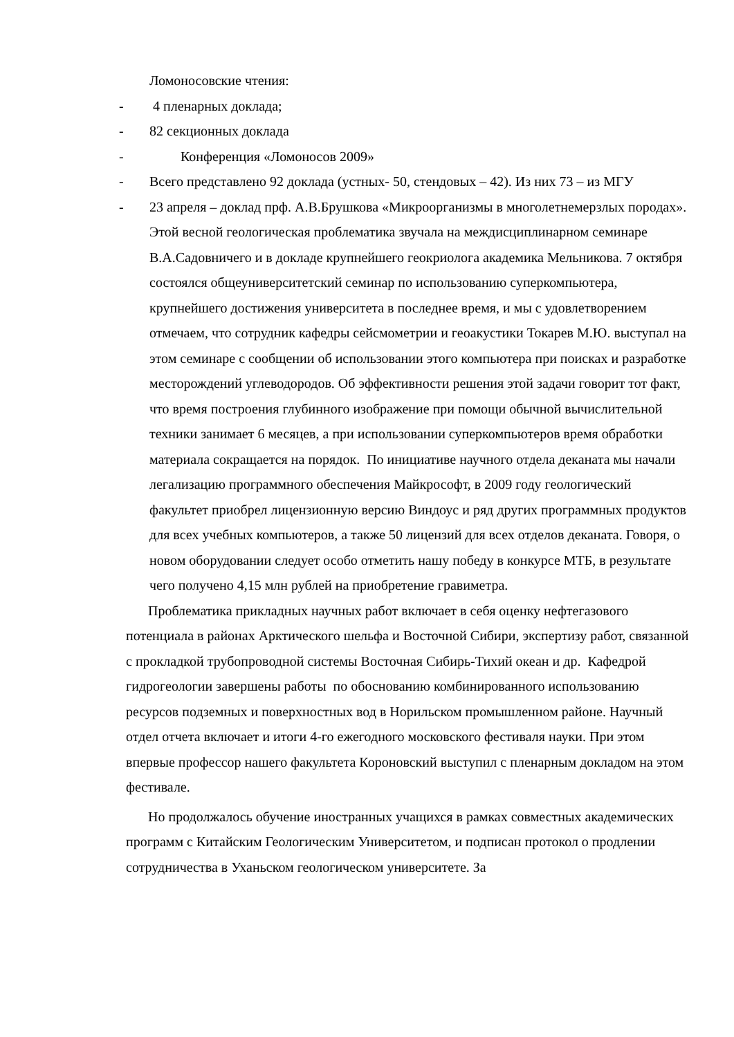Ломоносовские чтения:
- 4 пленарных доклада;
- 82 секционных доклада
- Конференция «Ломоносов 2009»
- Всего представлено 92 доклада (устных- 50, стендовых – 42). Из них 73 – из МГУ
- 23 апреля – доклад прф. А.В.Брушкова «Микроорганизмы в многолетнемерзлых породах».
Этой весной геологическая проблематика звучала на междисциплинарном семинаре В.А.Садовничего и в докладе крупнейшего геокриолога академика Мельникова. 7 октября состоялся общеуниверситетский семинар по использованию суперкомпьютера, крупнейшего достижения университета в последнее время, и мы с удовлетворением отмечаем, что сотрудник кафедры сейсмометрии и геоакустики Токарев М.Ю. выступал на этом семинаре с сообщении об использовании этого компьютера при поисках и разработке месторождений углеводородов. Об эффективности решения этой задачи говорит тот факт, что время построения глубинного изображение при помощи обычной вычислительной техники занимает 6 месяцев, а при использовании суперкомпьютеров время обработки материала сокращается на порядок. По инициативе научного отдела деканата мы начали легализацию программного обеспечения Майкрософт, в 2009 году геологический факультет приобрел лицензионную версию Виндоус и ряд других программных продуктов для всех учебных компьютеров, а также 50 лицензий для всех отделов деканата. Говоря, о новом оборудовании следует особо отметить нашу победу в конкурсе МТБ, в результате чего получено 4,15 млн рублей на приобретение гравиметра.
Проблематика прикладных научных работ включает в себя оценку нефтегазового потенциала в районах Арктического шельфа и Восточной Сибири, экспертизу работ, связанной с прокладкой трубопроводной системы Восточная Сибирь-Тихий океан и др. Кафедрой гидрогеологии завершены работы по обоснованию комбинированного использованию ресурсов подземных и поверхностных вод в Норильском промышленном районе. Научный отдел отчета включает и итоги 4-го ежегодного московского фестиваля науки. При этом впервые профессор нашего факультета Короновский выступил с пленарным докладом на этом фестивале.
Но продолжалось обучение иностранных учащихся в рамках совместных академических программ с Китайским Геологическим Университетом, и подписан протокол о продлении сотрудничества в Уханьском геологическом университете. За